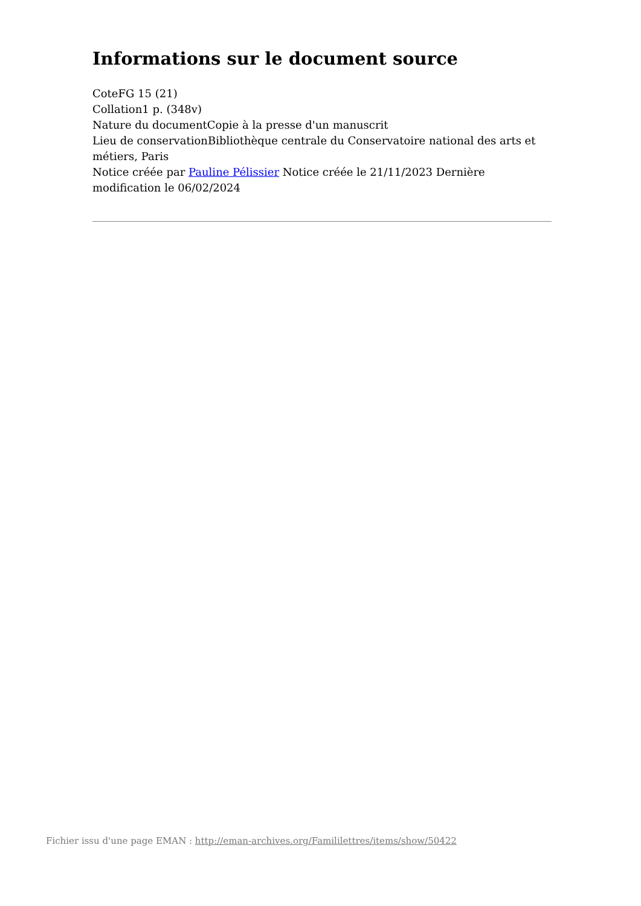Informations sur le document source
CoteFG 15 (21)
Collation1 p. (348v)
Nature du documentCopie à la presse d'un manuscrit
Lieu de conservationBibliothèque centrale du Conservatoire national des arts et métiers, Paris
Notice créée par Pauline Pélissier Notice créée le 21/11/2023 Dernière modification le 06/02/2024
Fichier issu d'une page EMAN : http://eman-archives.org/Famililettres/items/show/50422